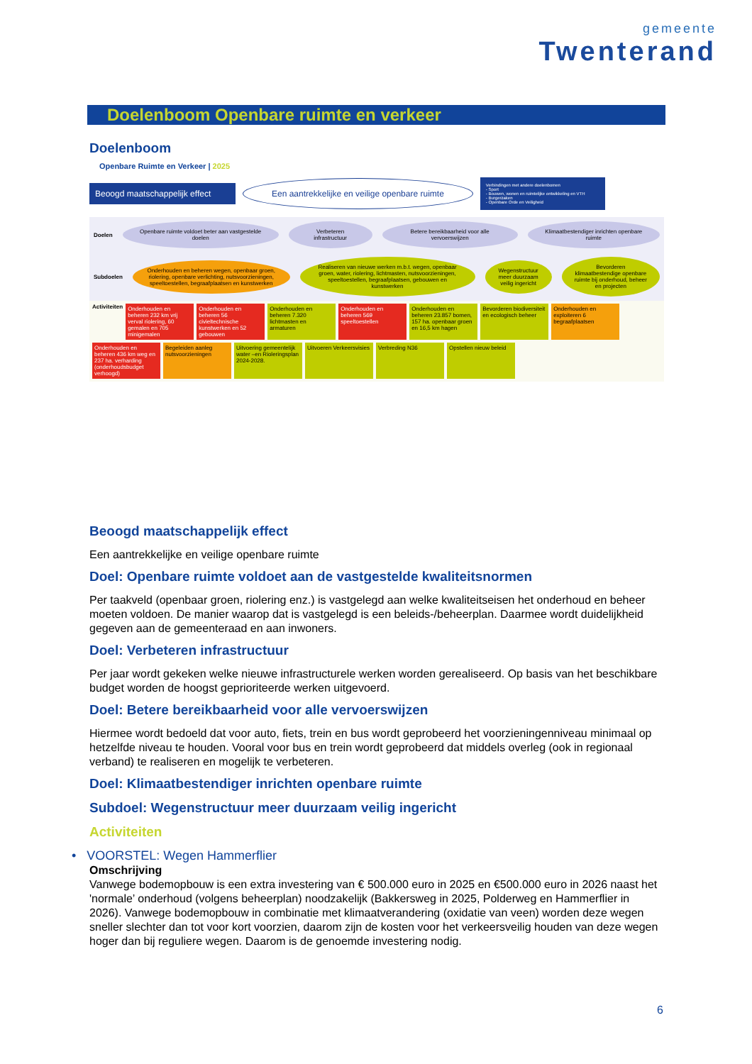gemeente
Twenterand
Doelenboom Openbare ruimte en verkeer
Doelenboom
Openbare Ruimte en Verkeer | 2025
Beoogd maatschappelijk effect
Een aantrekkelijke en veilige openbare ruimte
Verbindingen met andere doelenbomen
- Sport
- Bouwen, wonen en ruimtelijke ontwikkeling en VTH
- Burgerzaken
- Openbare Orde en Veiligheid
Doelen
Openbare ruimte voldoet beter aan vastgestelde doelen
Verbeteren infrastructuur
Betere bereikbaarheid voor alle vervoerswijzen
Klimaatbestendiger inrichten openbare ruimte
Subdoelen
Onderhouden en beheren wegen, openbaar groen, riolering, openbare verlichting, nutsvoorzieningen, speeltoestellen, begraafplaatsen en kunstwerken
Realiseren van nieuwe werken m.b.t. wegen, openbaar groen, water, riolering, lichtmasten, nutsvoorzieningen, speeltoestellen, begraafplaatsen, gebouwen en kunstwerken
Wegenstructuur meer duurzaam veilig ingericht
Bevorderen klimaatbestendige openbare ruimte bij onderhoud, beheer en projecten
Activiteiten
Onderhouden en beheren 232 km vrij verval riolering, 60 gemalen en 705 minigemalen
Onderhouden en beheren 56 civieltechnische kunstwerken en 52 gebouwen
Onderhouden en beheren 7.320 lichtmasten en armaturen
Onderhouden en beheren 569 speeltoestellen
Onderhouden en beheren 23.857 bomen, 157 ha. openbaar groen en 16,5 km hagen
Bevorderen biodiversiteit en ecologisch beheer
Onderhouden en exploiteren 6 begraafplaatsen
Onderhouden en beheren 436 km weg en 237 ha. verharding (onderhoudsbudget verhoogd)
Begeleiden aanleg nutsvoorzieningen
Uitvoering gemeentelijk water –en Rioleringsplan 2024-2028.
Uitvoeren Verkeersvisies
Verbreding N36
Opstellen nieuw beleid
Beoogd maatschappelijk effect
Een aantrekkelijke en veilige openbare ruimte
Doel: Openbare ruimte voldoet aan de vastgestelde kwaliteitsnormen
Per taakveld (openbaar groen, riolering enz.) is vastgelegd aan welke kwaliteitseisen het onderhoud en beheer moeten voldoen. De manier waarop dat is vastgelegd is een beleids-/beheerplan. Daarmee wordt duidelijkheid gegeven aan de gemeenteraad en aan inwoners.
Doel: Verbeteren infrastructuur
Per jaar wordt gekeken welke nieuwe infrastructurele werken worden gerealiseerd. Op basis van het beschikbare budget worden de hoogst geprioriteerde werken uitgevoerd.
Doel: Betere bereikbaarheid voor alle vervoerswijzen
Hiermee wordt bedoeld dat voor auto, fiets, trein en bus wordt geprobeerd het voorzieningenniveau minimaal op hetzelfde niveau te houden. Vooral voor bus en trein wordt geprobeerd dat middels overleg (ook in regionaal verband) te realiseren en mogelijk te verbeteren.
Doel: Klimaatbestendiger inrichten openbare ruimte
Subdoel: Wegenstructuur meer duurzaam veilig ingericht
Activiteiten
• VOORSTEL: Wegen Hammerflier
Omschrijving
Vanwege bodemopbouw is een extra investering van € 500.000 euro in 2025 en €500.000 euro in 2026 naast het 'normale’ onderhoud (volgens beheerplan) noodzakelijk (Bakkersweg in 2025, Polderweg en Hammerflier in 2026). Vanwege bodemopbouw in combinatie met klimaatverandering (oxidatie van veen) worden deze wegen sneller slechter dan tot voor kort voorzien, daarom zijn de kosten voor het verkeersveilig houden van deze wegen hoger dan bij reguliere wegen. Daarom is de genoemde investering nodig.
6